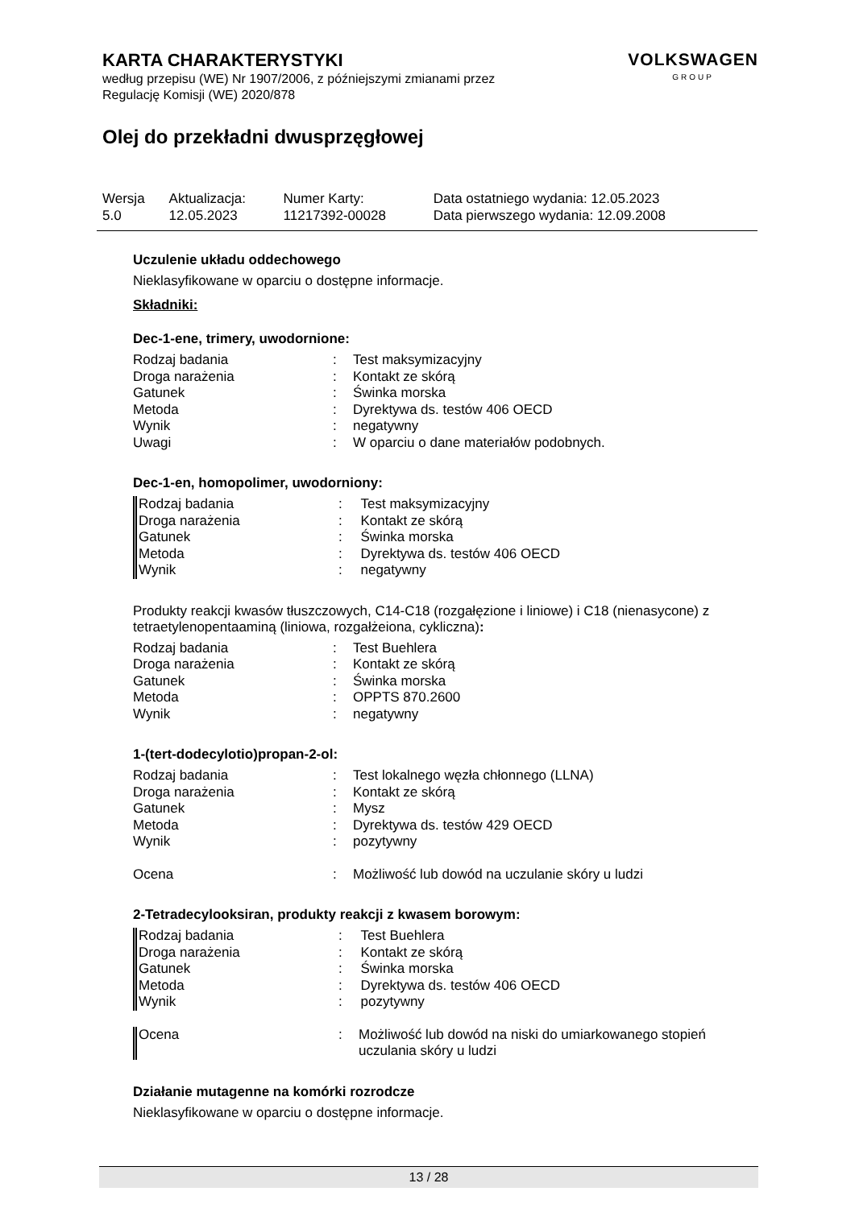KARTA CHARAKTERYSTYKI
według przepisu (WE) Nr 1907/2006, z późniejszymi zmianami przez
Regulację Komisji (WE) 2020/878
VOLKSWAGEN
GROUP
Olej do przekładni dwusprzęgłowej
| Wersja 5.0 | Aktualizacja: 12.05.2023 | Numer Karty: 11217392-00028 | Data ostatniego wydania: 12.05.2023 Data pierwszego wydania: 12.09.2008 |
Uczulenie układu oddechowego
Nieklasyfikowane w oparciu o dostępne informacje.
Składniki:
Dec-1-ene, trimery, uwodornione:
| Rodzaj badania | : | Test maksymizacyjny |
| Droga narażenia | : | Kontakt ze skórą |
| Gatunek | : | Świnka morska |
| Metoda | : | Dyrektywa ds. testów 406 OECD |
| Wynik | : | negatywny |
| Uwagi | : | W oparciu o dane materiałów podobnych. |
Dec-1-en, homopolimer, uwodorniony:
| Rodzaj badania | : | Test maksymizacyjny |
| Droga narażenia | : | Kontakt ze skórą |
| Gatunek | : | Świnka morska |
| Metoda | : | Dyrektywa ds. testów 406 OECD |
| Wynik | : | negatywny |
Produkty reakcji kwasów tłuszczowych, C14-C18 (rozgałęzione i liniowe) i C18 (nienasycone) z tetraetylenopentaaminą (liniowa, rozgałżeiona, cykliczna):
| Rodzaj badania | : | Test Buehlera |
| Droga narażenia | : | Kontakt ze skórą |
| Gatunek | : | Świnka morska |
| Metoda | : | OPPTS 870.2600 |
| Wynik | : | negatywny |
1-(tert-dodecylotio)propan-2-ol:
| Rodzaj badania | : | Test lokalnego węzła chłonnego (LLNA) |
| Droga narażenia | : | Kontakt ze skórą |
| Gatunek | : | Mysz |
| Metoda | : | Dyrektywa ds. testów 429 OECD |
| Wynik | : | pozytywny |
| Ocena | : | Możliwość lub dowód na uczulanie skóry u ludzi |
2-Tetradecylooksiran, produkty reakcji z kwasem borowym:
| Rodzaj badania | : | Test Buehlera |
| Droga narażenia | : | Kontakt ze skórą |
| Gatunek | : | Świnka morska |
| Metoda | : | Dyrektywa ds. testów 406 OECD |
| Wynik | : | pozytywny |
| Ocena | : | Możliwość lub dowód na niski do umiarkowanego stopień uczulania skóry u ludzi |
Działanie mutagenne na komórki rozrodcze
Nieklasyfikowane w oparciu o dostępne informacje.
13 / 28